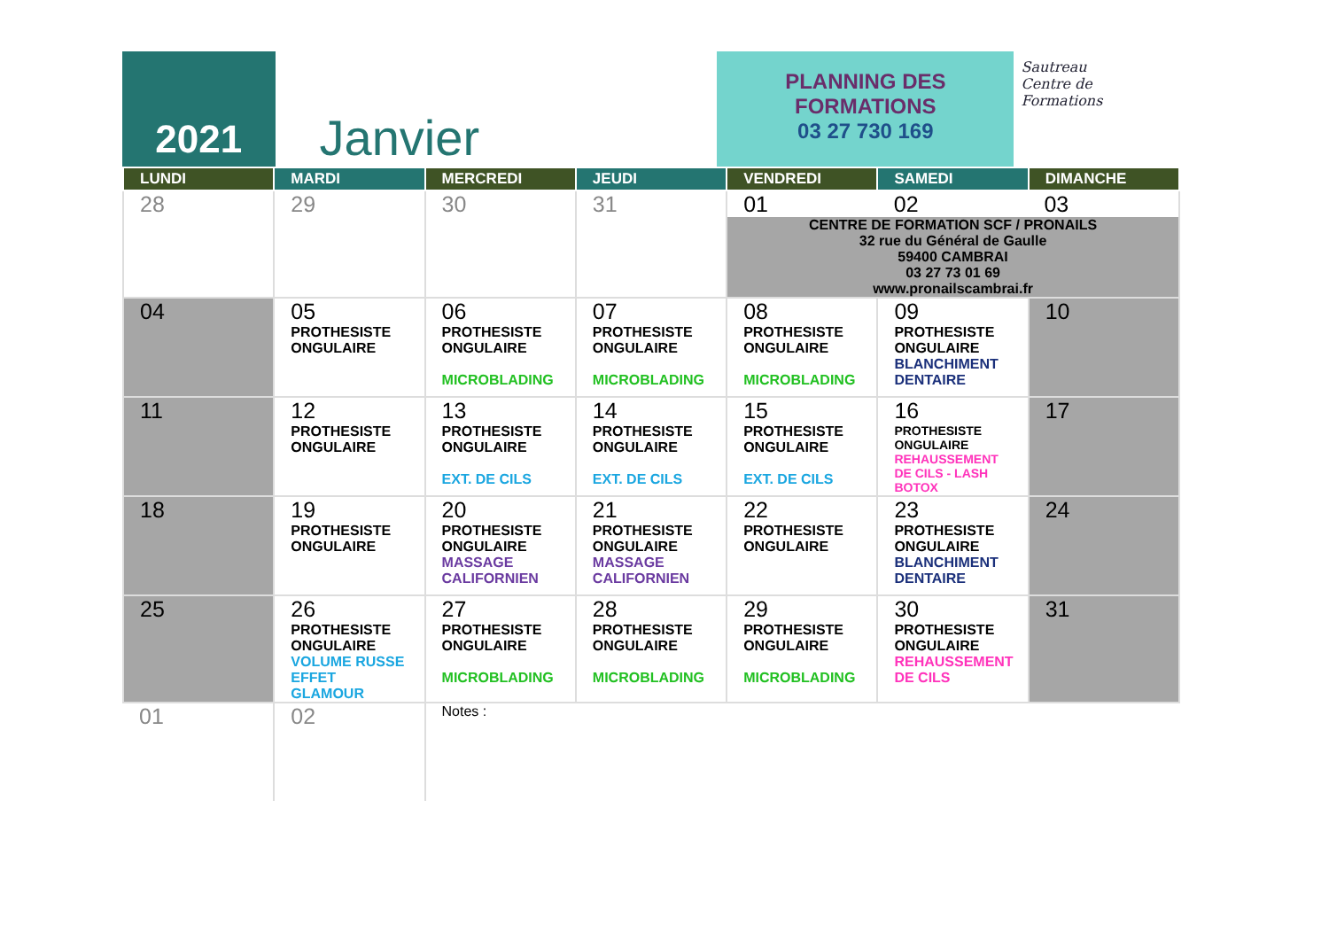2021
Janvier
PLANNING DES
FORMATIONS
03 27 730 169
Sautreau
Centre de
Formations
| LUNDI | MARDI | MERCREDI | JEUDI | VENDREDI | SAMEDI | DIMANCHE |
| --- | --- | --- | --- | --- | --- | --- |
| 28 | 29 | 30 | 31 | 01 02 03 CENTRE DE FORMATION SCF / PRONAILS 32 rue du Général de Gaulle 59400 CAMBRAI 03 27 73 01 69 www.pronailscambrai.fr | | |
| 04 | 05 PROTHESISTE ONGULAIRE | 06 PROTHESISTE ONGULAIRE MICROBLADING | 07 PROTHESISTE ONGULAIRE MICROBLADING | 08 PROTHESISTE ONGULAIRE MICROBLADING | 09 PROTHESISTE ONGULAIRE BLANCHIMENT DENTAIRE | 10 |
| 11 | 12 PROTHESISTE ONGULAIRE | 13 PROTHESISTE ONGULAIRE EXT. DE CILS | 14 PROTHESISTE ONGULAIRE EXT. DE CILS | 15 PROTHESISTE ONGULAIRE EXT. DE CILS | 16 PROTHESISTE ONGULAIRE REHAUSSEMENT DE CILS - LASH BOTOX | 17 |
| 18 | 19 PROTHESISTE ONGULAIRE | 20 PROTHESISTE ONGULAIRE MASSAGE CALIFORNIEN | 21 PROTHESISTE ONGULAIRE MASSAGE CALIFORNIEN | 22 PROTHESISTE ONGULAIRE | 23 PROTHESISTE ONGULAIRE BLANCHIMENT DENTAIRE | 24 |
| 25 | 26 PROTHESISTE ONGULAIRE VOLUME RUSSE EFFET GLAMOUR | 27 PROTHESISTE ONGULAIRE MICROBLADING | 28 PROTHESISTE ONGULAIRE MICROBLADING | 29 PROTHESISTE ONGULAIRE MICROBLADING | 30 PROTHESISTE ONGULAIRE REHAUSSEMENT DE CILS | 31 |
| 01 | 02 | Notes : | | | | |